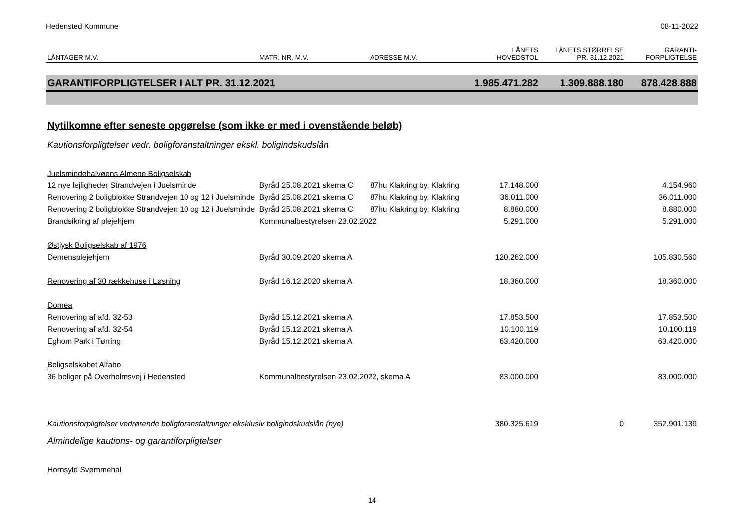Hedensted Kommune 08-11-2022
| LÅNTAGER M.V. | MATR. NR. M.V. | ADRESSE M.V. | LÅNETS HOVEDSTOL | LÅNETS STØRRELSE PR. 31.12.2021 | GARANTI- FORPLIGTELSE |
| --- | --- | --- | --- | --- | --- |
| GARANTIFORPLIGTELSER I ALT PR. 31.12.2021 | | | 1.985.471.282 | 1.309.888.180 | 878.428.888 |
| Nytilkomne efter seneste opgørelse (som ikke er med i ovenstående beløb) | | | | | |
| Kautionsforpligtelser vedr. boligforanstaltninger ekskl. boligindskudslån | | | | | |
| Juelsmindehalvøens Almene Boligselskab | | | | | |
| 12 nye lejligheder Strandvejen i Juelsminde | Byråd 25.08.2021 skema C | 87hu Klakring by, Klakring | 17.148.000 | | 4.154.960 |
| Renovering 2 boligblokke Strandvejen 10 og 12 i Juelsminde | Byråd 25.08.2021 skema C | 87hu Klakring by, Klakring | 36.011.000 | | 36.011.000 |
| Renovering 2 boligblokke Strandvejen 10 og 12 i Juelsminde | Byråd 25.08.2021 skema C | 87hu Klakring by, Klakring | 8.880.000 | | 8.880.000 |
| Brandsikring af plejehjem | Kommunalbestyrelsen 23.02.2022 | | 5.291.000 | | 5.291.000 |
| Østjysk Boligselskab af 1976 | | | | | |
| Demensplejehjem | Byråd 30.09.2020 skema A | | 120.262.000 | | 105.830.560 |
| Renovering af 30 rækkehuse i Løsning | Byråd 16.12.2020 skema A | | 18.360.000 | | 18.360.000 |
| Domea | | | | | |
| Renovering af afd. 32-53 | Byråd 15.12.2021 skema A | | 17.853.500 | | 17.853.500 |
| Renovering af afd. 32-54 | Byråd 15.12.2021 skema A | | 10.100.119 | | 10.100.119 |
| Eghom Park i Tørring | Byråd 15.12.2021 skema A | | 63.420.000 | | 63.420.000 |
| Boligselskabet Alfabo | | | | | |
| 36 boliger på Overholmsvej i Hedensted | Kommunalbestyrelsen 23.02.2022, skema A | | 83.000.000 | | 83.000.000 |
| Kautionsforpligtelser vedrørende boligforanstaltninger eksklusiv boligindskudslån (nye) | | | 380.325.619 | 0 | 352.901.139 |
| Almindelige kautions- og garantiforpligtelser | | | | | |
| Hornsyld Svømmehal | | | | | |
14